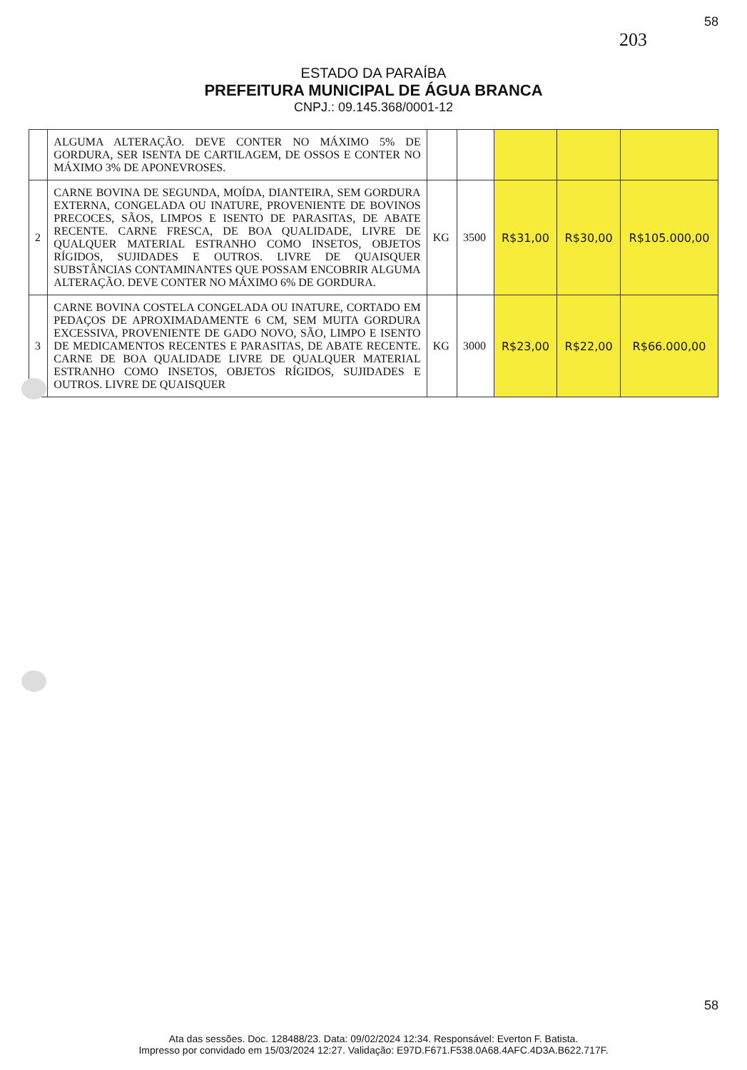58
203
ESTADO DA PARAÍBA
PREFEITURA MUNICIPAL DE ÁGUA BRANCA
CNPJ.: 09.145.368/0001-12
| | ALGUMA ALTERAÇÃO. DEVE CONTER NO MÁXIMO 5% DE GORDURA, SER ISENTA DE CARTILAGEM, DE OSSOS E CONTER NO MÁXIMO 3% DE APONEVROSES. | | | | | |
| 2 | CARNE BOVINA DE SEGUNDA, MOÍDA, DIANTEIRA, SEM GORDURA EXTERNA, CONGELADA OU INATURE, PROVENIENTE DE BOVINOS PRECOCES, SÃOS, LIMPOS E ISENTO DE PARASITAS, DE ABATE RECENTE. CARNE FRESCA, DE BOA QUALIDADE, LIVRE DE QUALQUER MATERIAL ESTRANHO COMO INSETOS, OBJETOS RÍGIDOS, SUJIDADES E OUTROS. LIVRE DE QUAISQUER SUBSTÂNCIAS CONTAMINANTES QUE POSSAM ENCOBRIR ALGUMA ALTERAÇÃO. DEVE CONTER NO MÁXIMO 6% DE GORDURA. | KG | 3500 | R$31,00 | R$30,00 | R$105.000,00 |
| 3 | CARNE BOVINA COSTELA CONGELADA OU INATURE, CORTADO EM PEDAÇOS DE APROXIMADAMENTE 6 CM, SEM MUITA GORDURA EXCESSIVA, PROVENIENTE DE GADO NOVO, SÃO, LIMPO E ISENTO DE MEDICAMENTOS RECENTES E PARASITAS, DE ABATE RECENTE. CARNE DE BOA QUALIDADE LIVRE DE QUALQUER MATERIAL ESTRANHO COMO INSETOS, OBJETOS RÍGIDOS, SUJIDADES E OUTROS. LIVRE DE QUAISQUER | KG | 3000 | R$23,00 | R$22,00 | R$66.000,00 |
58
Ata das sessões. Doc. 128488/23. Data: 09/02/2024 12:34. Responsável: Everton F. Batista.
Impresso por convidado em 15/03/2024 12:27. Validação: E97D.F671.F538.0A68.4AFC.4D3A.B622.717F.